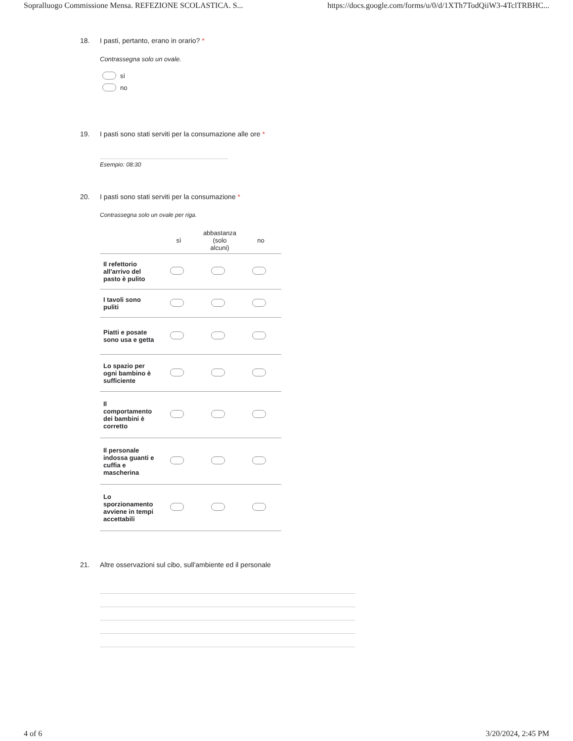Sopralluogo Commissione Mensa. REFEZIONE SCOLASTICA. S... https://docs.google.com/forms/u/0/d/1XTh7TodQiiW3-4TclTRBHC...
18. I pasti, pertanto, erano in orario? *
Contrassegna solo un ovale.
sì
no
19. I pasti sono stati serviti per la consumazione alle ore *
Esempio: 08:30
20. I pasti sono stati serviti per la consumazione *
Contrassegna solo un ovale per riga.
| | sì | abbastanza (solo alcuni) | no |
| --- | --- | --- | --- |
| Il refettorio all'arrivo del pasto è pulito | | | |
| I tavoli sono puliti | | | |
| Piatti e posate sono usa e getta | | | |
| Lo spazio per ogni bambino è sufficiente | | | |
| Il comportamento dei bambini è corretto | | | |
| Il personale indossa guanti e cuffia e mascherina | | | |
| Lo sporzionamento avviene in tempi accettabili | | | |
21. Altre osservazioni sul cibo, sull'ambiente ed il personale
4 of 6 3/20/2024, 2:45 PM